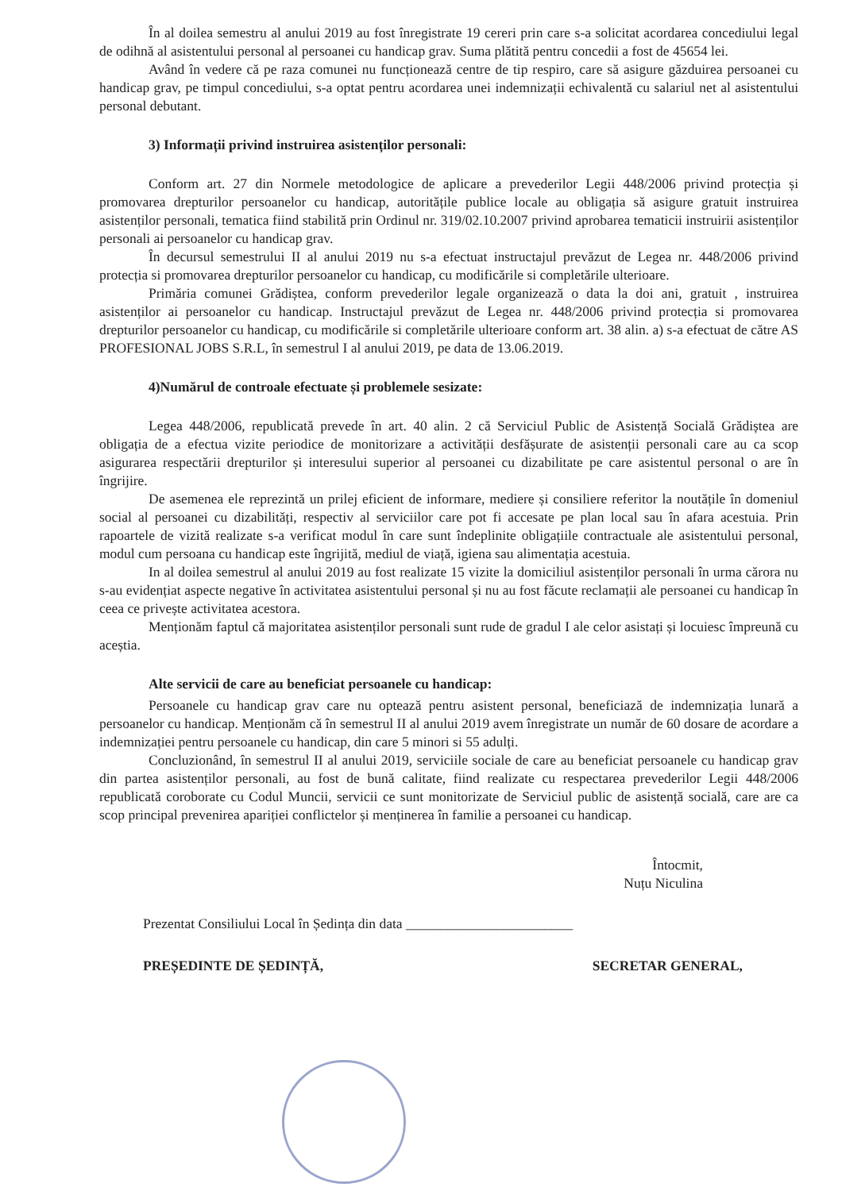În al doilea semestru al anului 2019 au fost înregistrate 19 cereri prin care s-a solicitat acordarea concediului legal de odihnă al asistentului personal al persoanei cu handicap grav. Suma plătită pentru concedii a fost de 45654 lei.
Având în vedere că pe raza comunei nu funcționează centre de tip respiro, care să asigure găzduirea persoanei cu handicap grav, pe timpul concediului, s-a optat pentru acordarea unei indemnizații echivalentă cu salariul net al asistentului personal debutant.
3) Informații privind instruirea asistenților personali:
Conform art. 27 din Normele metodologice de aplicare a prevederilor Legii 448/2006 privind protecția și promovarea drepturilor persoanelor cu handicap, autoritățile publice locale au obligația să asigure gratuit instruirea asistenților personali, tematica fiind stabilită prin Ordinul nr. 319/02.10.2007 privind aprobarea tematicii instruirii asistenților personali ai persoanelor cu handicap grav.
În decursul semestrului II al anului 2019 nu s-a efectuat instructajul prevăzut de Legea nr. 448/2006 privind protecția si promovarea drepturilor persoanelor cu handicap, cu modificările si completările ulterioare.
Primăria comunei Grădiștea, conform prevederilor legale organizează o data la doi ani, gratuit , instruirea asistenților ai persoanelor cu handicap. Instructajul prevăzut de Legea nr. 448/2006 privind protecția si promovarea drepturilor persoanelor cu handicap, cu modificările si completările ulterioare conform art. 38 alin. a) s-a efectuat de către AS PROFESIONAL JOBS S.R.L, în semestrul I al anului 2019, pe data de 13.06.2019.
4)Numărul de controale efectuate și problemele sesizate:
Legea 448/2006, republicată prevede în art. 40 alin. 2 că Serviciul Public de Asistență Socială Grădiștea are obligația de a efectua vizite periodice de monitorizare a activității desfășurate de asistenții personali care au ca scop asigurarea respectării drepturilor și interesului superior al persoanei cu dizabilitate pe care asistentul personal o are în îngrijire.
De asemenea ele reprezintă un prilej eficient de informare, mediere și consiliere referitor la noutățile în domeniul social al persoanei cu dizabilități, respectiv al serviciilor care pot fi accesate pe plan local sau în afara acestuia. Prin rapoartele de vizită realizate s-a verificat modul în care sunt îndeplinite obligațiile contractuale ale asistentului personal, modul cum persoana cu handicap este îngrijită, mediul de viață, igiena sau alimentația acestuia.
In al doilea semestrul al anului 2019 au fost realizate 15 vizite la domiciliul asistenților personali în urma cărora nu s-au evidențiat aspecte negative în activitatea asistentului personal și nu au fost făcute reclamații ale persoanei cu handicap în ceea ce privește activitatea acestora.
Menționăm faptul că majoritatea asistenților personali sunt rude de gradul I ale celor asistați și locuiesc împreună cu aceștia.
Alte servicii de care au beneficiat persoanele cu handicap:
Persoanele cu handicap grav care nu optează pentru asistent personal, beneficiază de indemnizația lunară a persoanelor cu handicap. Menționăm că în semestrul II al anului 2019 avem înregistrate un număr de 60 dosare de acordare a indemnizației pentru persoanele cu handicap, din care 5 minori si 55 adulți.
Concluzionând, în semestrul II al anului 2019, serviciile sociale de care au beneficiat persoanele cu handicap grav din partea asistenților personali, au fost de bună calitate, fiind realizate cu respectarea prevederilor Legii 448/2006 republicată coroborate cu Codul Muncii, servicii ce sunt monitorizate de Serviciul public de asistență socială, care are ca scop principal prevenirea apariției conflictelor și menținerea în familie a persoanei cu handicap.
Întocmit,
Nuțu Niculina
Prezentat Consiliului Local în Ședința din data ________________________
PREȘEDINTE DE ȘEDINȚĂ, SECRETAR GENERAL,